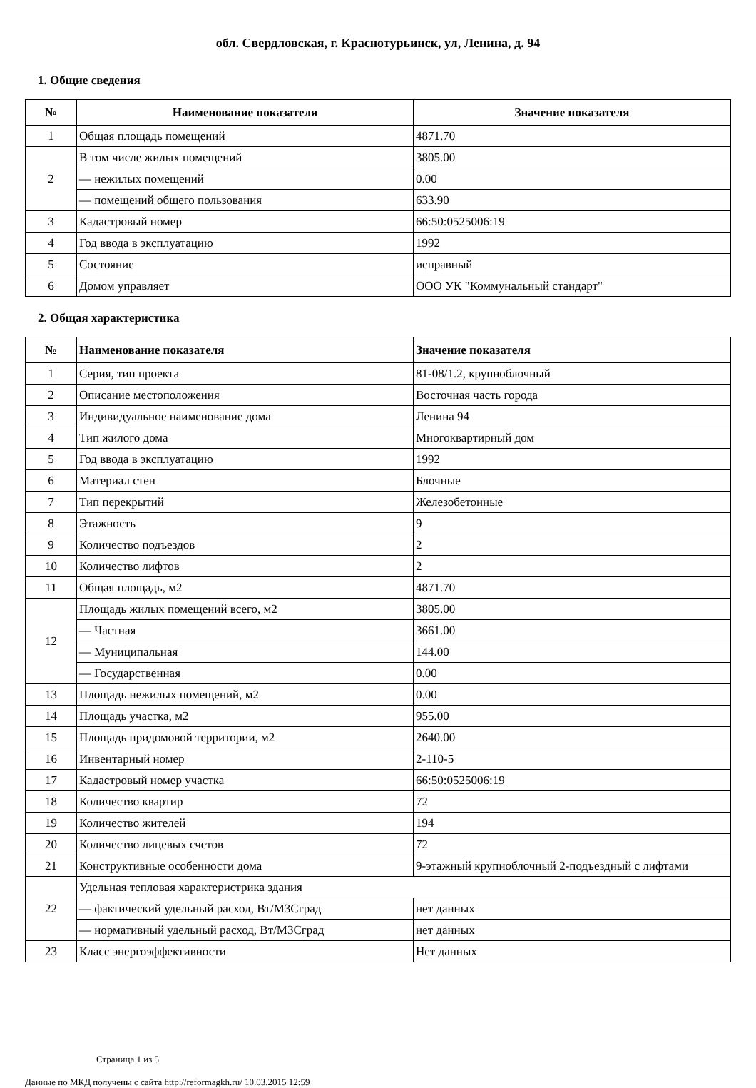обл. Свердловская, г. Краснотурьинск, ул, Ленина, д. 94
1. Общие сведения
| № | Наименование показателя | Значение показателя |
| --- | --- | --- |
| 1 | Общая площадь помещений | 4871.70 |
| 2 | В том числе жилых помещений | 3805.00 |
| | — нежилых помещений | 0.00 |
| | — помещений общего пользования | 633.90 |
| 3 | Кадастровый номер | 66:50:0525006:19 |
| 4 | Год ввода в эксплуатацию | 1992 |
| 5 | Состояние | исправный |
| 6 | Домом управляет | ООО УК "Коммунальный стандарт" |
2. Общая характеристика
| № | Наименование показателя | Значение показателя |
| --- | --- | --- |
| 1 | Серия, тип проекта | 81-08/1.2, крупноблочный |
| 2 | Описание местоположения | Восточная часть города |
| 3 | Индивидуальное наименование дома | Ленина 94 |
| 4 | Тип жилого дома | Многоквартирный дом |
| 5 | Год ввода в эксплуатацию | 1992 |
| 6 | Материал стен | Блочные |
| 7 | Тип перекрытий | Железобетонные |
| 8 | Этажность | 9 |
| 9 | Количество подъездов | 2 |
| 10 | Количество лифтов | 2 |
| 11 | Общая площадь, м2 | 4871.70 |
| 12 | Площадь жилых помещений всего, м2 | 3805.00 |
| | — Частная | 3661.00 |
| | — Муниципальная | 144.00 |
| | — Государственная | 0.00 |
| 13 | Площадь нежилых помещений, м2 | 0.00 |
| 14 | Площадь участка, м2 | 955.00 |
| 15 | Площадь придомовой территории, м2 | 2640.00 |
| 16 | Инвентарный номер | 2-110-5 |
| 17 | Кадастровый номер участка | 66:50:0525006:19 |
| 18 | Количество квартир | 72 |
| 19 | Количество жителей | 194 |
| 20 | Количество лицевых счетов | 72 |
| 21 | Конструктивные особенности дома | 9-этажный крупноблочный 2-подъездный с лифтами |
| 22 | Удельная тепловая характеристрика здания | |
| | — фактический удельный расход, Вт/М3Сград | нет данных |
| | — нормативный удельный расход, Вт/М3Сград | нет данных |
| 23 | Класс энергоэффективности | Нет данных |
Страница 1 из 5
Данные по МКД получены с сайта http://reformagkh.ru/ 10.03.2015 12:59